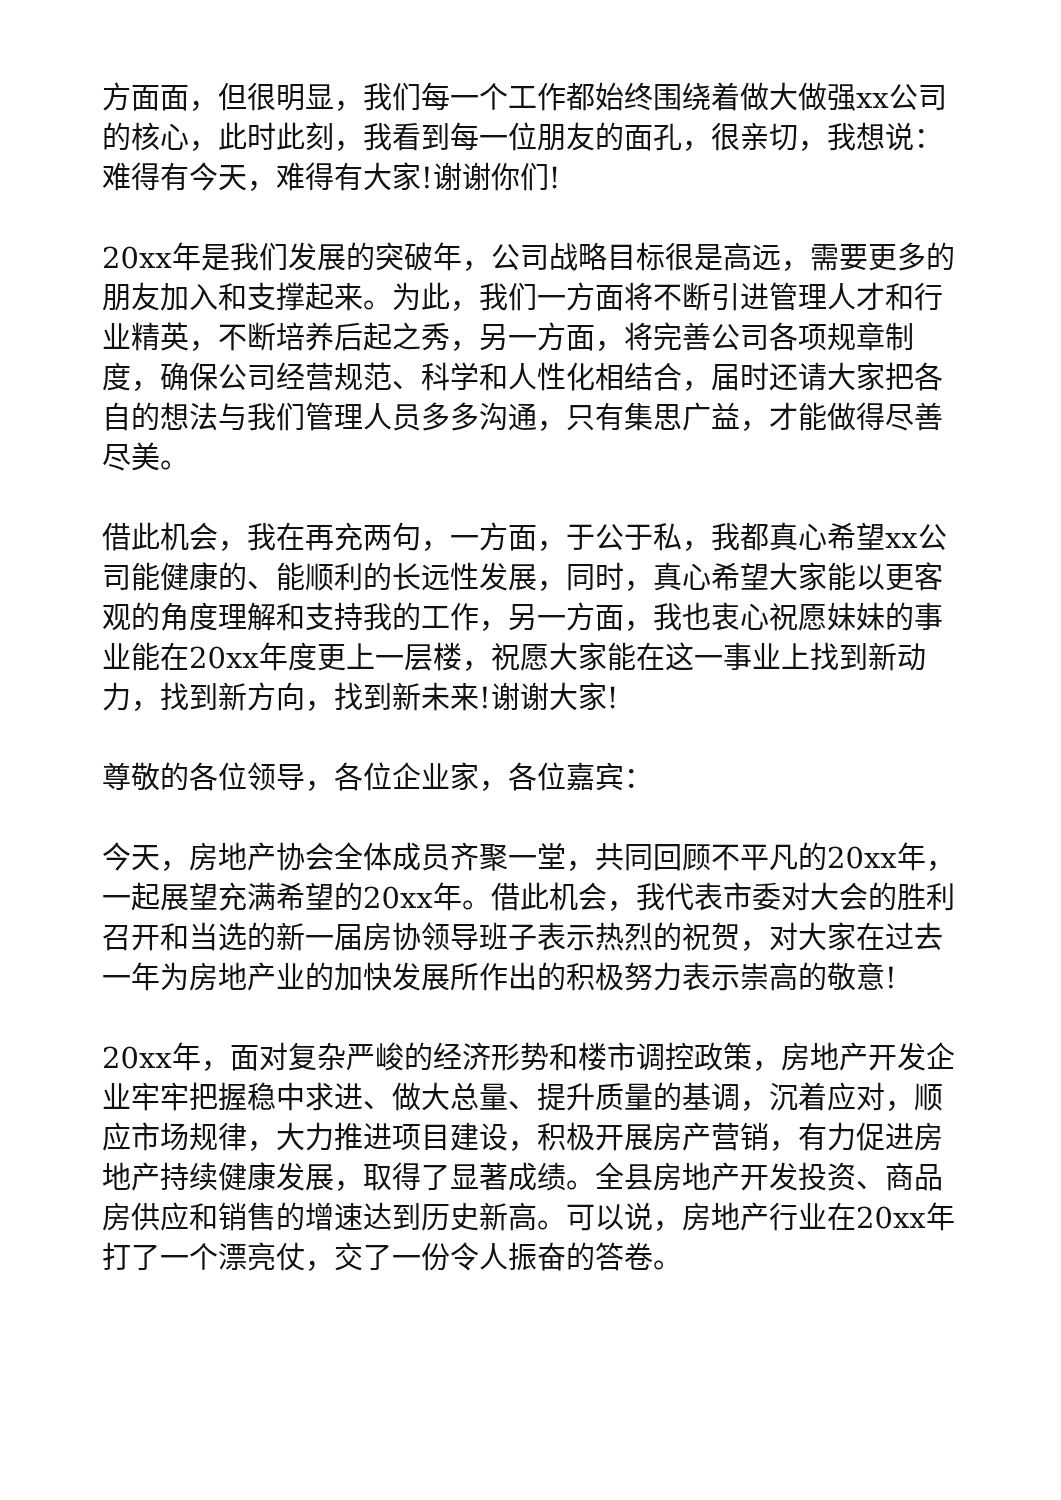方面面，但很明显，我们每一个工作都始终围绕着做大做强xx公司的核心，此时此刻，我看到每一位朋友的面孔，很亲切，我想说：难得有今天，难得有大家!谢谢你们!
20xx年是我们发展的突破年，公司战略目标很是高远，需要更多的朋友加入和支撑起来。为此，我们一方面将不断引进管理人才和行业精英，不断培养后起之秀，另一方面，将完善公司各项规章制度，确保公司经营规范、科学和人性化相结合，届时还请大家把各自的想法与我们管理人员多多沟通，只有集思广益，才能做得尽善尽美。
借此机会，我在再充两句，一方面，于公于私，我都真心希望xx公司能健康的、能顺利的长远性发展，同时，真心希望大家能以更客观的角度理解和支持我的工作，另一方面，我也衷心祝愿妹妹的事业能在20xx年度更上一层楼，祝愿大家能在这一事业上找到新动力，找到新方向，找到新未来!谢谢大家!
尊敬的各位领导，各位企业家，各位嘉宾：
今天，房地产协会全体成员齐聚一堂，共同回顾不平凡的20xx年，一起展望充满希望的20xx年。借此机会，我代表市委对大会的胜利召开和当选的新一届房协领导班子表示热烈的祝贺，对大家在过去一年为房地产业的加快发展所作出的积极努力表示崇高的敬意!
20xx年，面对复杂严峻的经济形势和楼市调控政策，房地产开发企业牢牢把握稳中求进、做大总量、提升质量的基调，沉着应对，顺应市场规律，大力推进项目建设，积极开展房产营销，有力促进房地产持续健康发展，取得了显著成绩。全县房地产开发投资、商品房供应和销售的增速达到历史新高。可以说，房地产行业在20xx年打了一个漂亮仗，交了一份令人振奋的答卷。